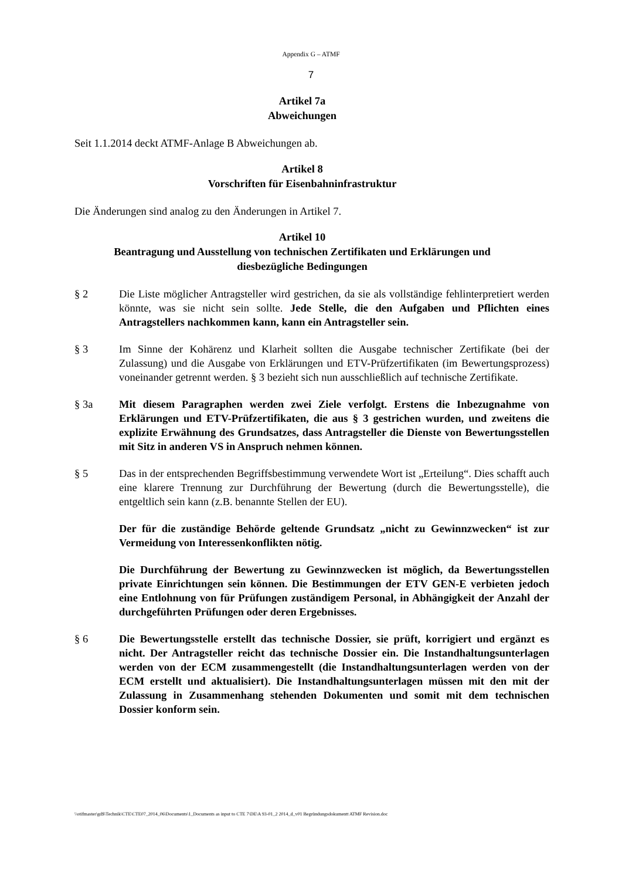Appendix G – ATMF
7
Artikel 7a
Abweichungen
Seit 1.1.2014 deckt ATMF-Anlage B Abweichungen ab.
Artikel 8
Vorschriften für Eisenbahninfrastruktur
Die Änderungen sind analog zu den Änderungen in Artikel 7.
Artikel 10
Beantragung und Ausstellung von technischen Zertifikaten und Erklärungen und diesbezügliche Bedingungen
§ 2 Die Liste möglicher Antragsteller wird gestrichen, da sie als vollständige fehlinterpretiert werden könnte, was sie nicht sein sollte. Jede Stelle, die den Aufgaben und Pflichten eines Antragstellers nachkommen kann, kann ein Antragsteller sein.
§ 3 Im Sinne der Kohärenz und Klarheit sollten die Ausgabe technischer Zertifikate (bei der Zulassung) und die Ausgabe von Erklärungen und ETV-Prüfzertifikaten (im Bewertungsprozess) voneinander getrennt werden. § 3 bezieht sich nun ausschließlich auf technische Zertifikate.
§ 3a Mit diesem Paragraphen werden zwei Ziele verfolgt. Erstens die Inbezugnahme von Erklärungen und ETV-Prüfzertifikaten, die aus § 3 gestrichen wurden, und zweitens die explizite Erwähnung des Grundsatzes, dass Antragsteller die Dienste von Bewertungsstellen mit Sitz in anderen VS in Anspruch nehmen können.
§ 5 Das in der entsprechenden Begriffsbestimmung verwendete Wort ist „Erteilung“. Dies schafft auch eine klarere Trennung zur Durchführung der Bewertung (durch die Bewertungsstelle), die entgeltlich sein kann (z.B. benannte Stellen der EU).
Der für die zuständige Behörde geltende Grundsatz „nicht zu Gewinnzwecken“ ist zur Vermeidung von Interessenkonflikten nötig.
Die Durchführung der Bewertung zu Gewinnzwecken ist möglich, da Bewertungsstellen private Einrichtungen sein können. Die Bestimmungen der ETV GEN-E verbieten jedoch eine Entlohnung von für Prüfungen zuständigem Personal, in Abhängigkeit der Anzahl der durchgeführten Prüfungen oder deren Ergebnisses.
§ 6 Die Bewertungsstelle erstellt das technische Dossier, sie prüft, korrigiert und ergänzt es nicht. Der Antragsteller reicht das technische Dossier ein. Die Instandhaltungsunterlagen werden von der ECM zusammengestellt (die Instandhaltungsunterlagen werden von der ECM erstellt und aktualisiert). Die Instandhaltungsunterlagen müssen mit den mit der Zulassung in Zusammenhang stehenden Dokumenten und somit mit dem technischen Dossier konform sein.
\\otifmaster\gd$\Technik\CTE\CTE07_2014_06\Documents\1_Documents as input to CTE 7\DE\A 93-01_2 2014_d_v01 Begründungsdokumentt ATMF Revision.doc